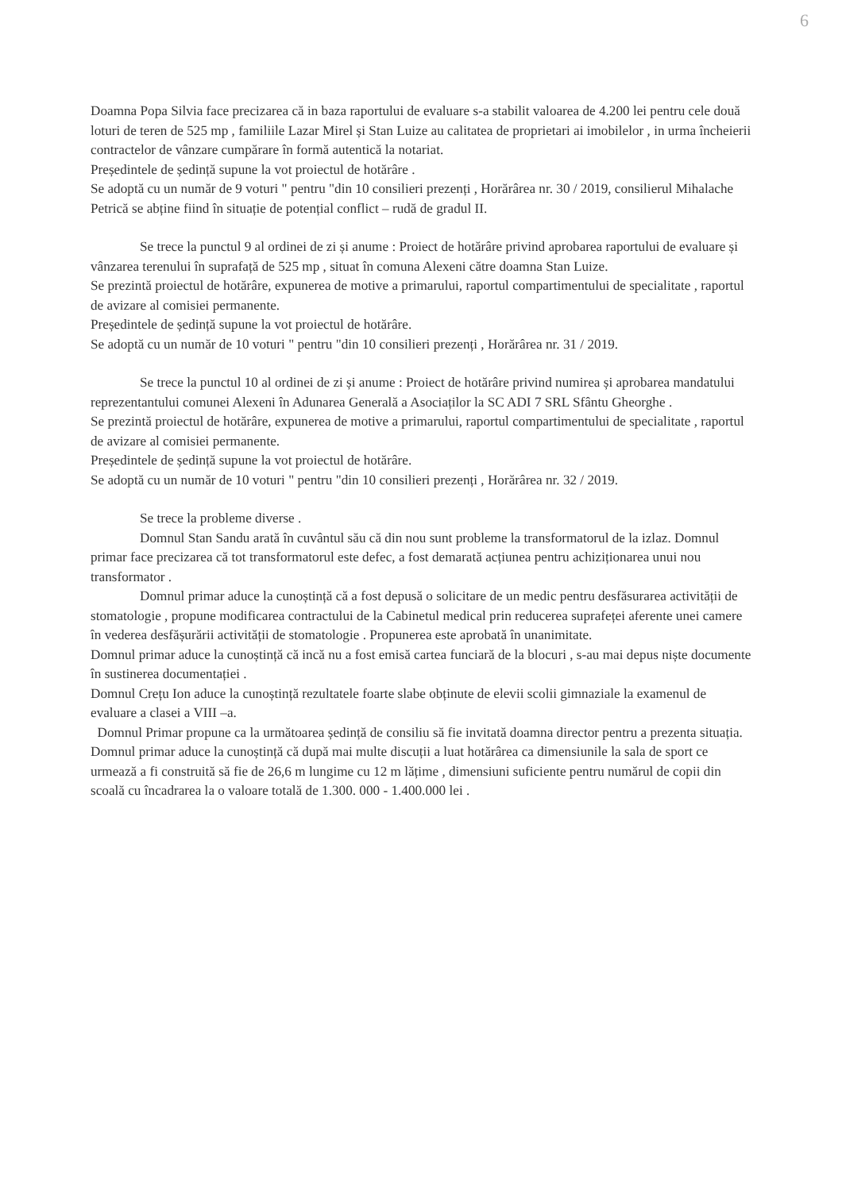6
Doamna Popa Silvia face precizarea că in baza raportului de evaluare s-a stabilit valoarea de 4.200 lei pentru cele două loturi de teren de 525 mp , familiile Lazar Mirel și Stan Luize au calitatea de proprietari ai imobilelor , in urma încheierii contractelor de vânzare cumpărare în formă autentică la notariat.
Președintele de ședință supune la vot proiectul de hotărâre .
Se adoptă cu un număr de 9 voturi " pentru "din 10 consilieri prezenți , Horărârea nr. 30 / 2019, consilierul Mihalache Petrică se abține fiind în situație de potențial conflict – rudă de gradul II.
Se trece la punctul 9 al ordinei de zi și anume : Proiect de hotărâre privind aprobarea raportului de evaluare și vânzarea terenului în suprafață de 525 mp , situat în comuna Alexeni către doamna Stan Luize.
Se prezintă proiectul de hotărâre, expunerea de motive a primarului, raportul compartimentului de specialitate , raportul de avizare al comisiei permanente.
Președintele de ședință supune la vot proiectul de hotărâre.
Se adoptă cu un număr de 10 voturi " pentru "din 10 consilieri prezenți , Horărârea nr. 31 / 2019.
Se trece la punctul 10 al ordinei de zi și anume : Proiect de hotărâre privind numirea și aprobarea mandatului reprezentantului comunei Alexeni în Adunarea Generală a Asociaților la SC ADI 7 SRL Sfântu Gheorghe .
Se prezintă proiectul de hotărâre, expunerea de motive a primarului, raportul compartimentului de specialitate , raportul de avizare al comisiei permanente.
Președintele de ședință supune la vot proiectul de hotărâre.
Se adoptă cu un număr de 10 voturi " pentru "din 10 consilieri prezenți , Horărârea nr. 32 / 2019.
Se trece la probleme diverse .
Domnul Stan Sandu arată în cuvântul său că din nou sunt probleme la transformatorul de la izlaz. Domnul primar face precizarea că tot transformatorul este defec, a fost demarată acțiunea pentru achiziționarea unui nou transformator .
Domnul primar aduce la cunoștință că a fost depusă o solicitare de un medic pentru desfăsurarea activității de stomatologie , propune modificarea contractului de la Cabinetul medical prin reducerea suprafeței aferente unei camere în vederea desfășurării activității de stomatologie . Propunerea este aprobată în unanimitate.
Domnul primar aduce la cunoștință că incă nu a fost emisă cartea funciară de la blocuri , s-au mai depus niște documente în sustinerea documentației .
Domnul Crețu Ion aduce la cunoștință rezultatele foarte slabe obținute de elevii scolii gimnaziale la examenul de evaluare a clasei a VIII –a.
Domnul Primar propune ca la următoarea ședință de consiliu să fie invitată doamna director pentru a prezenta situația.
Domnul primar aduce la cunoștință că după mai multe discuții a luat hotărârea ca dimensiunile la sala de sport ce urmează a fi construită să fie de 26,6 m lungime cu 12 m lățime , dimensiuni suficiente pentru numărul de copii din scoală cu încadrarea la o valoare totală de 1.300. 000 - 1.400.000 lei .